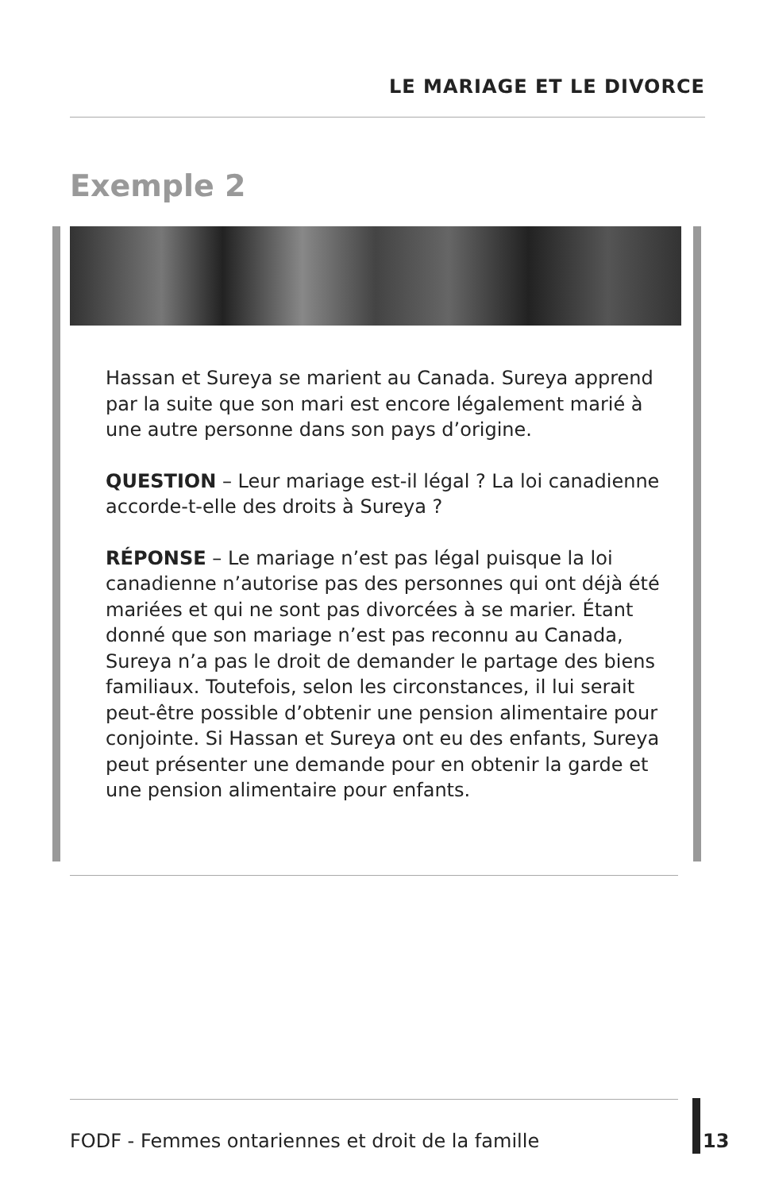LE MARIAGE ET LE DIVORCE
Exemple 2
Hassan et Sureya se marient au Canada. Sureya apprend par la suite que son mari est encore légalement marié à une autre personne dans son pays d’origine.
QUESTION – Leur mariage est-il légal ? La loi canadienne accorde-t-elle des droits à Sureya ?
RÉPONSE – Le mariage n’est pas légal puisque la loi canadienne n’autorise pas des personnes qui ont déjà été mariées et qui ne sont pas divorcées à se marier. Étant donné que son mariage n’est pas reconnu au Canada, Sureya n’a pas le droit de demander le partage des biens familiaux. Toutefois, selon les circonstances, il lui serait peut-être possible d’obtenir une pension alimentaire pour conjointe. Si Hassan et Sureya ont eu des enfants, Sureya peut présenter une demande pour en obtenir la garde et une pension alimentaire pour enfants.
FODF - Femmes ontariennes et droit de la famille
13